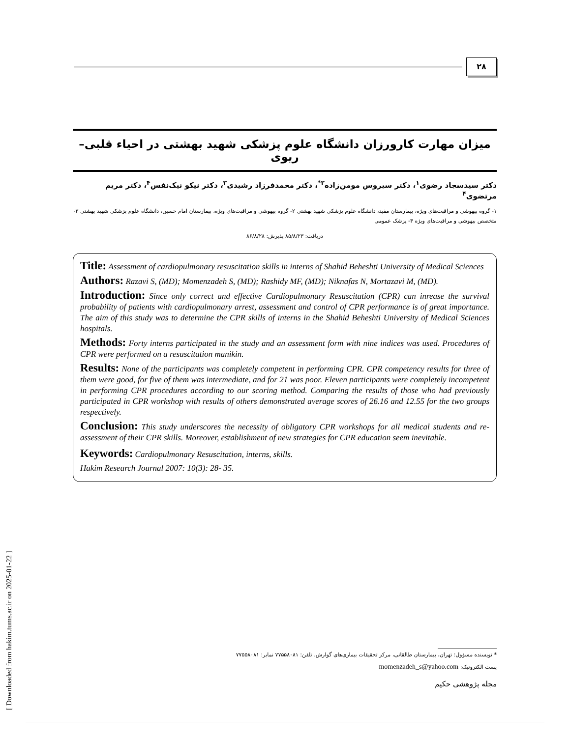۲۸
میزان مهارت کارورزان دانشگاه علوم پزشکی شهید بهشتی در احیاء قلبی– ریوی
دکتر سیدسجاد رضوی<sup>۱</sup>، دکتر سیروس مومن‌زاده<sup>۲*</sup>، دکتر محمدفرزاد رشیدی<sup>۳</sup>، دکتر نیکو نیک‌نفس<sup>۴</sup>، دکتر مریم مرتضوی<sup>۴</sup>
۱- گروه بیهوشی و مراقبت‌های ویژه، بیمارستان مفید، دانشگاه علوم پزشکی شهید بهشتی ۲- گروه بیهوشی و مراقبت‌های ویژه، بیمارستان امام حسین، دانشگاه علوم پزشکی شهید بهشتی ۳- متخصص بیهوشی و مراقبت‌های ویژه ۴- پزشک عمومی
دریافت: ۸۵/۸/۲۳ پذیرش: ۸۶/۸/۲۸
Title: Assessment of cardiopulmonary resuscitation skills in interns of Shahid Beheshti University of Medical Sciences
Authors: Razavi S, (MD); Momenzadeh S, (MD); Rashidy MF, (MD); Niknafas N, Mortazavi M, (MD).
Introduction: Since only correct and effective Cardiopulmonary Resuscitation (CPR) can inrease the survival probability of patients with cardiopulmonary arrest, assessment and control of CPR performance is of great importance. The aim of this study was to determine the CPR skills of interns in the Shahid Beheshti University of Medical Sciences hospitals.
Methods: Forty interns participated in the study and an assessment form with nine indices was used. Procedures of CPR were performed on a resuscitation manikin.
Results: None of the participants was completely competent in performing CPR. CPR competency results for three of them were good, for five of them was intermediate, and for 21 was poor. Eleven participants were completely incompetent in performing CPR procedures according to our scoring method. Comparing the results of those who had previously participated in CPR workshop with results of others demonstrated average scores of 26.16 and 12.55 for the two groups respectively.
Conclusion: This study underscores the necessity of obligatory CPR workshops for all medical students and re-assessment of their CPR skills. Moreover, establishment of new strategies for CPR education seem inevitable.
Keywords: Cardiopulmonary Resuscitation, interns, skills.
Hakim Research Journal 2007: 10(3): 28- 35.
[ Downloaded from hakim.tums.ac.ir on 2025-01-22 ]
* نویسنده مسؤول: تهران، بیمارستان طالقانی، مرکز تحقیقات بیماری‌های گوارش. تلفن: ۷۷۵۵۸۰۸۱ نمابر: ۷۷۵۵۸۰۸۱
پست الکترونیک: momenzadeh_s@yahoo.com
مجله پژوهشی حکیم